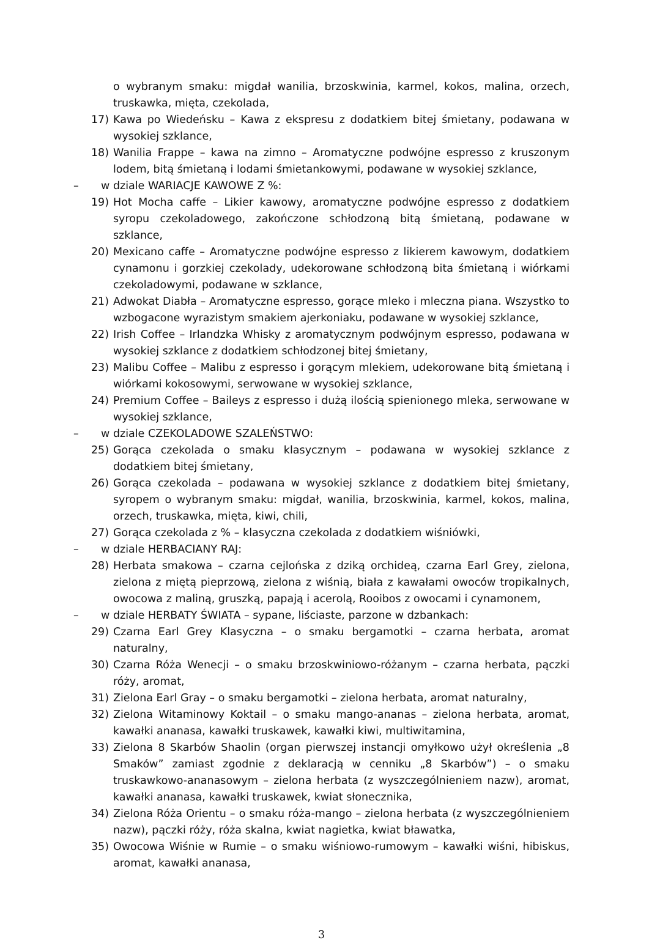o wybranym smaku: migdał wanilia, brzoskwinia, karmel, kokos, malina, orzech, truskawka, mięta, czekolada,
17) Kawa po Wiedeńsku – Kawa z ekspresu z dodatkiem bitej śmietany, podawana w wysokiej szklance,
18) Wanilia Frappe – kawa na zimno – Aromatyczne podwójne espresso z kruszonym lodem, bitą śmietaną i lodami śmietankowymi, podawane w wysokiej szklance,
– w dziale WARIACJE KAWOWE Z %:
19) Hot Mocha caffe – Likier kawowy, aromatyczne podwójne espresso z dodatkiem syropu czekoladowego, zakończone schłodzoną bitą śmietaną, podawane w szklance,
20) Mexicano caffe – Aromatyczne podwójne espresso z likierem kawowym, dodatkiem cynamonu i gorzkiej czekolady, udekorowane schłodzoną bita śmietaną i wiórkami czekoladowymi, podawane w szklance,
21) Adwokat Diabła – Aromatyczne espresso, gorące mleko i mleczna piana. Wszystko to wzbogacone wyrazistym smakiem ajerkoniaku, podawane w wysokiej szklance,
22) Irish Coffee – Irlandzka Whisky z aromatycznym podwójnym espresso, podawana w wysokiej szklance z dodatkiem schłodzonej bitej śmietany,
23) Malibu Coffee – Malibu z espresso i gorącym mlekiem, udekorowane bitą śmietaną i wiórkami kokosowymi, serwowane w wysokiej szklance,
24) Premium Coffee – Baileys z espresso i dużą ilością spienionego mleka, serwowane w wysokiej szklance,
– w dziale CZEKOLADOWE SZALEŃSTWO:
25) Gorąca czekolada o smaku klasycznym – podawana w wysokiej szklance z dodatkiem bitej śmietany,
26) Gorąca czekolada – podawana w wysokiej szklance z dodatkiem bitej śmietany, syropem o wybranym smaku: migdał, wanilia, brzoskwinia, karmel, kokos, malina, orzech, truskawka, mięta, kiwi, chili,
27) Gorąca czekolada z % – klasyczna czekolada z dodatkiem wiśniówki,
– w dziale HERBACIANY RAJ:
28) Herbata smakowa – czarna cejlońska z dziką orchideą, czarna Earl Grey, zielona, zielona z miętą pieprzową, zielona z wiśnią, biała z kawałami owoców tropikalnych, owocowa z maliną, gruszką, papają i acerolą, Rooibos z owocami i cynamonem,
– w dziale HERBATY ŚWIATA – sypane, liściaste, parzone w dzbankach:
29) Czarna Earl Grey Klasyczna – o smaku bergamotki – czarna herbata, aromat naturalny,
30) Czarna Róża Wenecji – o smaku brzoskwiniowo-różanym – czarna herbata, pączki róży, aromat,
31) Zielona Earl Gray – o smaku bergamotki – zielona herbata, aromat naturalny,
32) Zielona Witaminowy Koktail – o smaku mango-ananas – zielona herbata, aromat, kawałki ananasa, kawałki truskawek, kawałki kiwi, multiwitamina,
33) Zielona 8 Skarbów Shaolin (organ pierwszej instancji omyłkowo użył określenia „8 Smaków” zamiast zgodnie z deklaracją w cenniku „8 Skarbów”) – o smaku truskawkowo-ananasowym – zielona herbata (z wyszczególnieniem nazw), aromat, kawałki ananasa, kawałki truskawek, kwiat słonecznika,
34) Zielona Róża Orientu – o smaku róża-mango – zielona herbata (z wyszczególnieniem nazw), pączki róży, róża skalna, kwiat nagietka, kwiat bławatka,
35) Owocowa Wiśnie w Rumie – o smaku wiśniowo-rumowym – kawałki wiśni, hibiskus, aromat, kawałki ananasa,
3